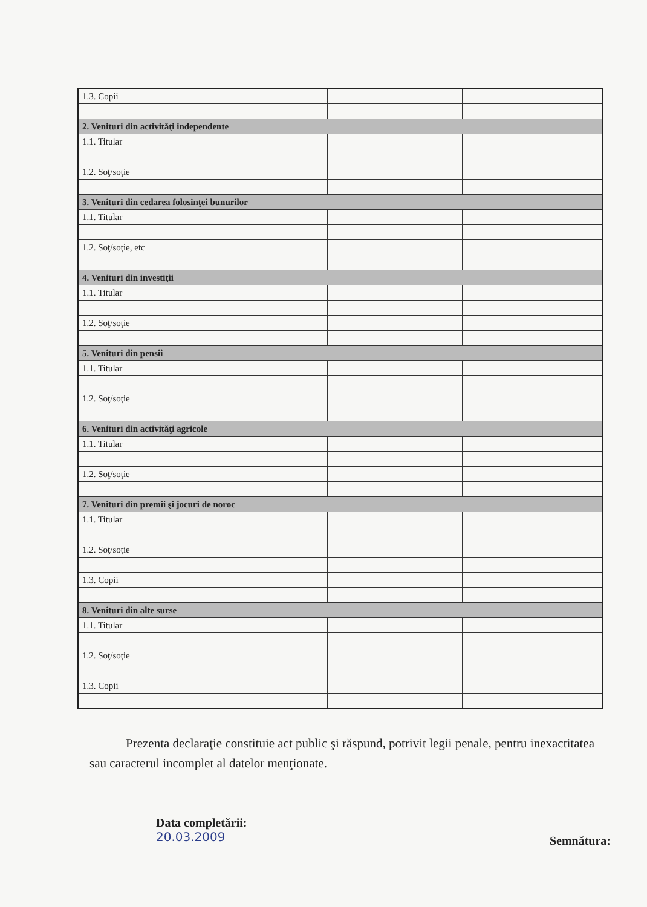| 1.3. Copii | | | |
| 2. Venituri din activităţi independente | | | |
| 1.1. Titular | | | |
| 1.2. Soţ/soţie | | | |
| 3. Venituri din cedarea folosinţei bunurilor | | | |
| 1.1. Titular | | | |
| 1.2. Soţ/soţie, etc | | | |
| 4. Venituri din investiţii | | | |
| 1.1. Titular | | | |
| 1.2. Soţ/soţie | | | |
| 5. Venituri din pensii | | | |
| 1.1. Titular | | | |
| 1.2. Soţ/soţie | | | |
| 6. Venituri din activităţi agricole | | | |
| 1.1. Titular | | | |
| 1.2. Soţ/soţie | | | |
| 7. Venituri din premii şi jocuri de noroc | | | |
| 1.1. Titular | | | |
| 1.2. Soţ/soţie | | | |
| 1.3. Copii | | | |
| 8. Venituri din alte surse | | | |
| 1.1. Titular | | | |
| 1.2. Soţ/soţie | | | |
| 1.3. Copii | | | |
Prezenta declaraţie constituie act public şi răspund, potrivit legii penale, pentru inexactitatea sau caracterul incomplet al datelor menţionate.
Data completării:
20.03.2009
Semnătura: